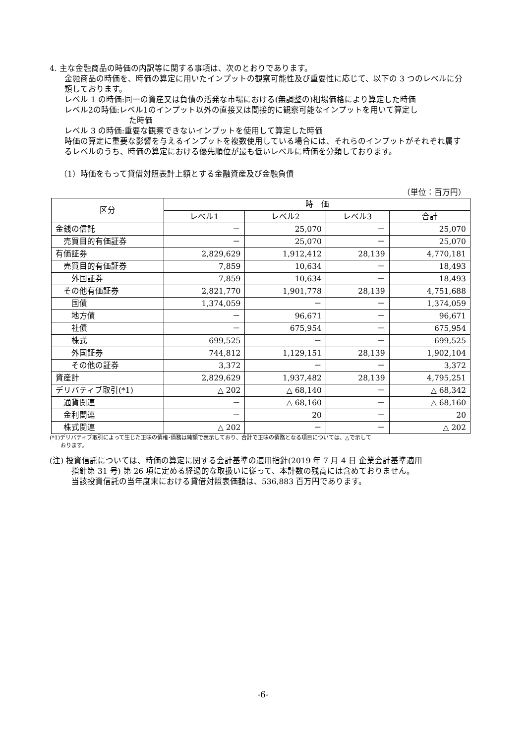4. 主な金融商品の時価の内訳等に関する事項は、次のとおりであります。
金融商品の時価を、時価の算定に用いたインプットの観察可能性及び重要性に応じて、以下の 3 つのレベルに分類しております。
レベル 1 の時価:同一の資産又は負債の活発な市場における(無調整の)相場価格により算定した時価
レベル2の時価:レベル1のインプット以外の直接又は間接的に観察可能なインプットを用いて算定し
た時価
レベル 3 の時価:重要な観察できないインプットを使用して算定した時価
時価の算定に重要な影響を与えるインプットを複数使用している場合には、それらのインプットがそれぞれ属するレベルのうち、時価の算定における優先順位が最も低いレベルに時価を分類しております。
（1）時価をもって貸借対照表計上額とする金融資産及び金融負債
（単位：百万円）
| 区分 | 時 価 | | | |
| --- | --- | --- | --- | --- |
| | レベル1 | レベル2 | レベル3 | 合計 |
| 金銭の信託 | － | 25,070 | － | 25,070 |
| 売買目的有価証券 | － | 25,070 | － | 25,070 |
| 有価証券 | 2,829,629 | 1,912,412 | 28,139 | 4,770,181 |
| 売買目的有価証券 | 7,859 | 10,634 | － | 18,493 |
| 外国証券 | 7,859 | 10,634 | － | 18,493 |
| その他有価証券 | 2,821,770 | 1,901,778 | 28,139 | 4,751,688 |
| 国債 | 1,374,059 | － | － | 1,374,059 |
| 地方債 | － | 96,671 | － | 96,671 |
| 社債 | － | 675,954 | － | 675,954 |
| 株式 | 699,525 | － | － | 699,525 |
| 外国証券 | 744,812 | 1,129,151 | 28,139 | 1,902,104 |
| その他の証券 | 3,372 | － | － | 3,372 |
| 資産計 | 2,829,629 | 1,937,482 | 28,139 | 4,795,251 |
| デリバティブ取引(*1) | △ 202 | △ 68,140 | － | △ 68,342 |
| 通貨関連 | － | △ 68,160 | － | △ 68,160 |
| 金利関連 | － | 20 | － | 20 |
| 株式関連 | △ 202 | － | － | △ 202 |
(*1)デリバティブ取引によって生じた正味の債権･債務は純額で表示しており、合計で正味の債務となる項目については、△で示して
　　おります。
(注) 投資信託については、時価の算定に関する会計基準の適用指針(2019 年 7 月 4 日 企業会計基準適用
指針第 31 号) 第 26 項に定める経過的な取扱いに従って、本計数の残高には含めておりません。
当該投資信託の当年度末における貸借対照表価額は、536,883 百万円であります。
-6-